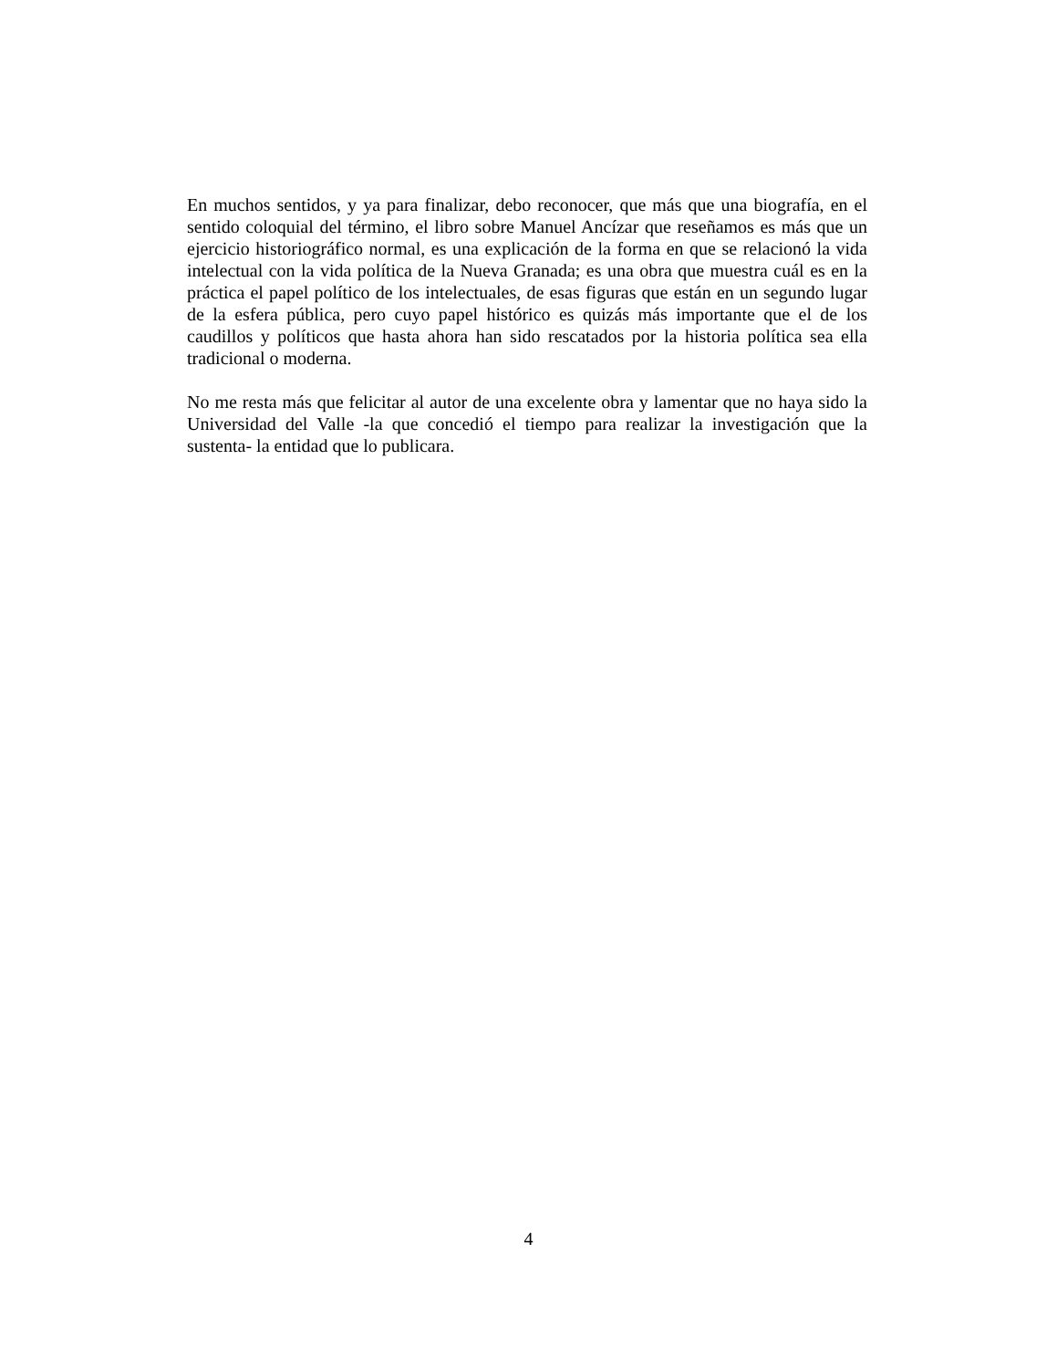En muchos sentidos, y ya para finalizar, debo reconocer, que más que una biografía, en el sentido coloquial del término, el libro sobre Manuel Ancízar que reseñamos es más que un ejercicio historiográfico normal, es una explicación de la forma en que se relacionó la vida intelectual con la vida política de la Nueva Granada; es una obra que muestra cuál es en la práctica el papel político de los intelectuales, de esas figuras que están en un segundo lugar de la esfera pública, pero cuyo papel histórico es quizás más importante que el de los caudillos y políticos que hasta ahora han sido rescatados por la historia política sea ella tradicional o moderna.
No me resta más que felicitar al autor de una excelente obra y lamentar que no haya sido la Universidad del Valle -la que concedió el tiempo para realizar la investigación que la sustenta- la entidad que lo publicara.
4